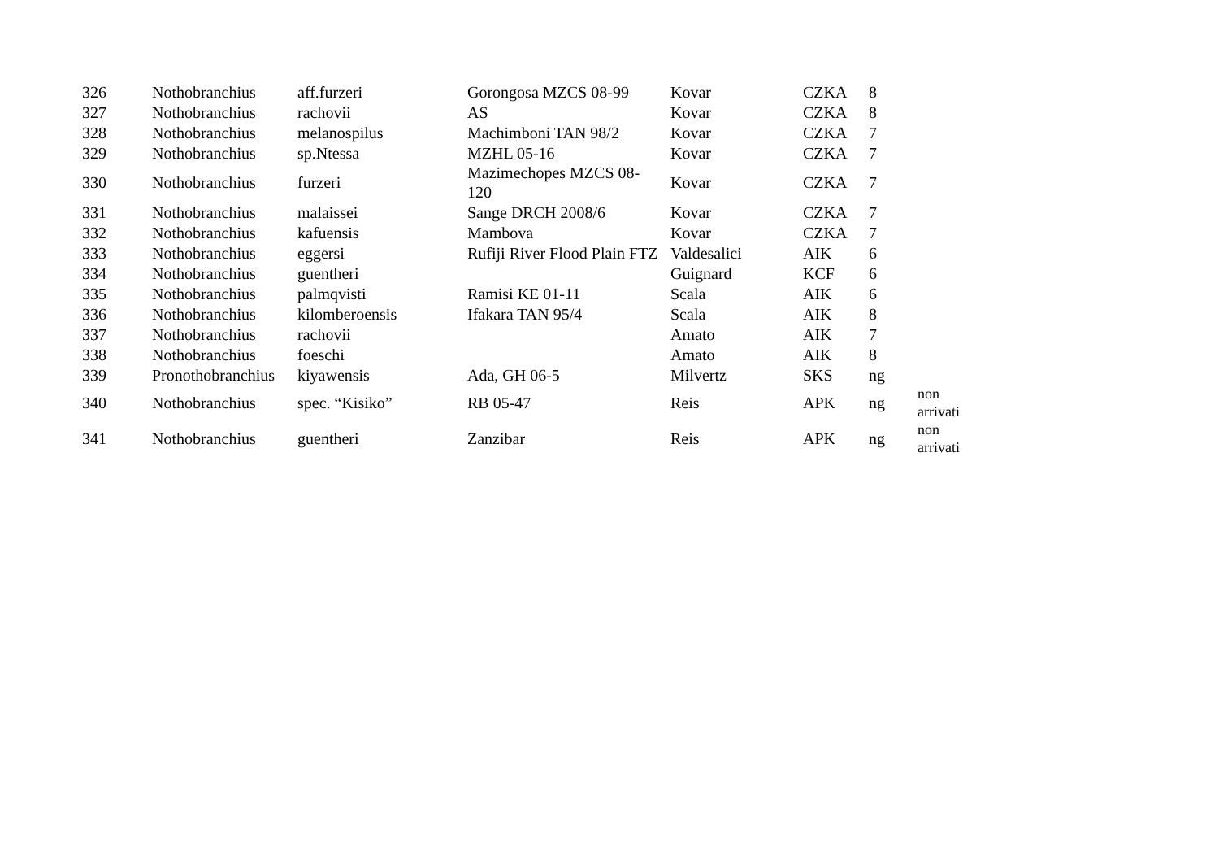| 326 | Nothobranchius | aff.furzeri | Gorongosa MZCS 08-99 | Kovar | CZKA | 8 | |
| 327 | Nothobranchius | rachovii | AS | Kovar | CZKA | 8 | |
| 328 | Nothobranchius | melanospilus | Machimboni TAN 98/2 | Kovar | CZKA | 7 | |
| 329 | Nothobranchius | sp.Ntessa | MZHL 05-16 | Kovar | CZKA | 7 | |
| 330 | Nothobranchius | furzeri | Mazimechopes MZCS 08-120 | Kovar | CZKA | 7 | |
| 331 | Nothobranchius | malaissei | Sange DRCH 2008/6 | Kovar | CZKA | 7 | |
| 332 | Nothobranchius | kafuensis | Mambova | Kovar | CZKA | 7 | |
| 333 | Nothobranchius | eggersi | Rufiji River Flood Plain FTZ | Valdesalici | AIK | 6 | |
| 334 | Nothobranchius | guentheri | | Guignard | KCF | 6 | |
| 335 | Nothobranchius | palmqvisti | Ramisi KE 01-11 | Scala | AIK | 6 | |
| 336 | Nothobranchius | kilomberoensis | Ifakara TAN 95/4 | Scala | AIK | 8 | |
| 337 | Nothobranchius | rachovii | | Amato | AIK | 7 | |
| 338 | Nothobranchius | foeschi | | Amato | AIK | 8 | |
| 339 | Pronothobranchius | kiyawensis | Ada, GH 06-5 | Milvertz | SKS | ng | |
| 340 | Nothobranchius | spec. “Kisiko” | RB 05-47 | Reis | APK | ng | non arrivati |
| 341 | Nothobranchius | guentheri | Zanzibar | Reis | APK | ng | non arrivati |